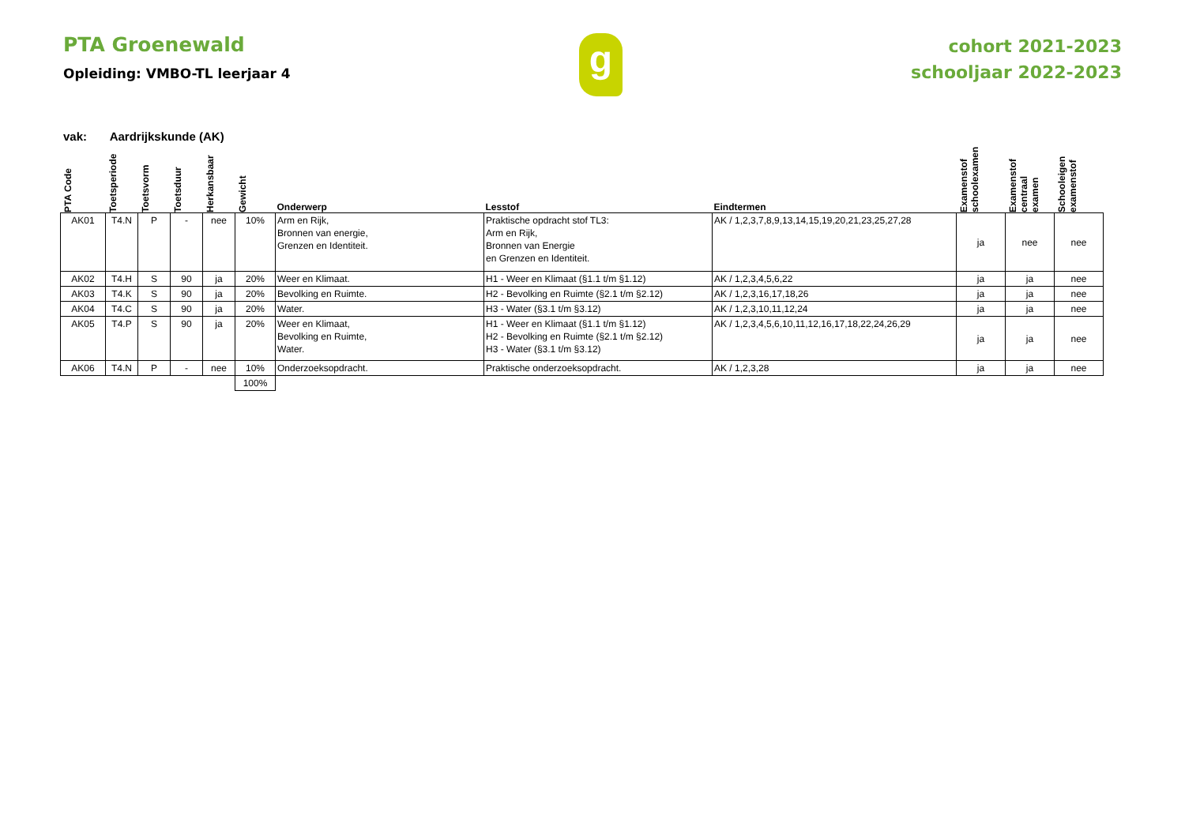PTA Groenewald
Opleiding: VMBO-TL leerjaar 4
g
cohort 2021-2023
schooljaar 2022-2023
vak: Aardrijkskunde (AK)
| PTA Code | Toetsperiode | Toetsvorm | Toetsduur | Herkansbaar | Gewicht | Onderwerp | Lesstof | Eindtermen | Examenstof schoolexamen | Examenstof centraal examen | Schooleigen examenstof |
| --- | --- | --- | --- | --- | --- | --- | --- | --- | --- | --- | --- |
| AK01 | T4.N | P | - | nee | 10% | Arm en Rijk, Bronnen van energie, Grenzen en Identiteit. | Praktische opdracht stof TL3: Arm en Rijk, Bronnen van Energie en Grenzen en Identiteit. | AK / 1,2,3,7,8,9,13,14,15,19,20,21,23,25,27,28 | ja | nee | nee |
| AK02 | T4.H | S | 90 | ja | 20% | Weer en Klimaat. | H1 - Weer en Klimaat (§1.1 t/m §1.12) | AK / 1,2,3,4,5,6,22 | ja | ja | nee |
| AK03 | T4.K | S | 90 | ja | 20% | Bevolking en Ruimte. | H2 - Bevolking en Ruimte (§2.1 t/m §2.12) | AK / 1,2,3,16,17,18,26 | ja | ja | nee |
| AK04 | T4.C | S | 90 | ja | 20% | Water. | H3 - Water (§3.1 t/m §3.12) | AK / 1,2,3,10,11,12,24 | ja | ja | nee |
| AK05 | T4.P | S | 90 | ja | 20% | Weer en Klimaat, Bevolking en Ruimte, Water. | H1 - Weer en Klimaat (§1.1 t/m §1.12) H2 - Bevolking en Ruimte (§2.1 t/m §2.12) H3 - Water (§3.1 t/m §3.12) | AK / 1,2,3,4,5,6,10,11,12,16,17,18,22,24,26,29 | ja | ja | nee |
| AK06 | T4.N | P | - | nee | 10% | Onderzoeksopdracht. | Praktische onderzoeksopdracht. | AK / 1,2,3,28 | ja | ja | nee |
| | | | | | 100% | | | | | | |